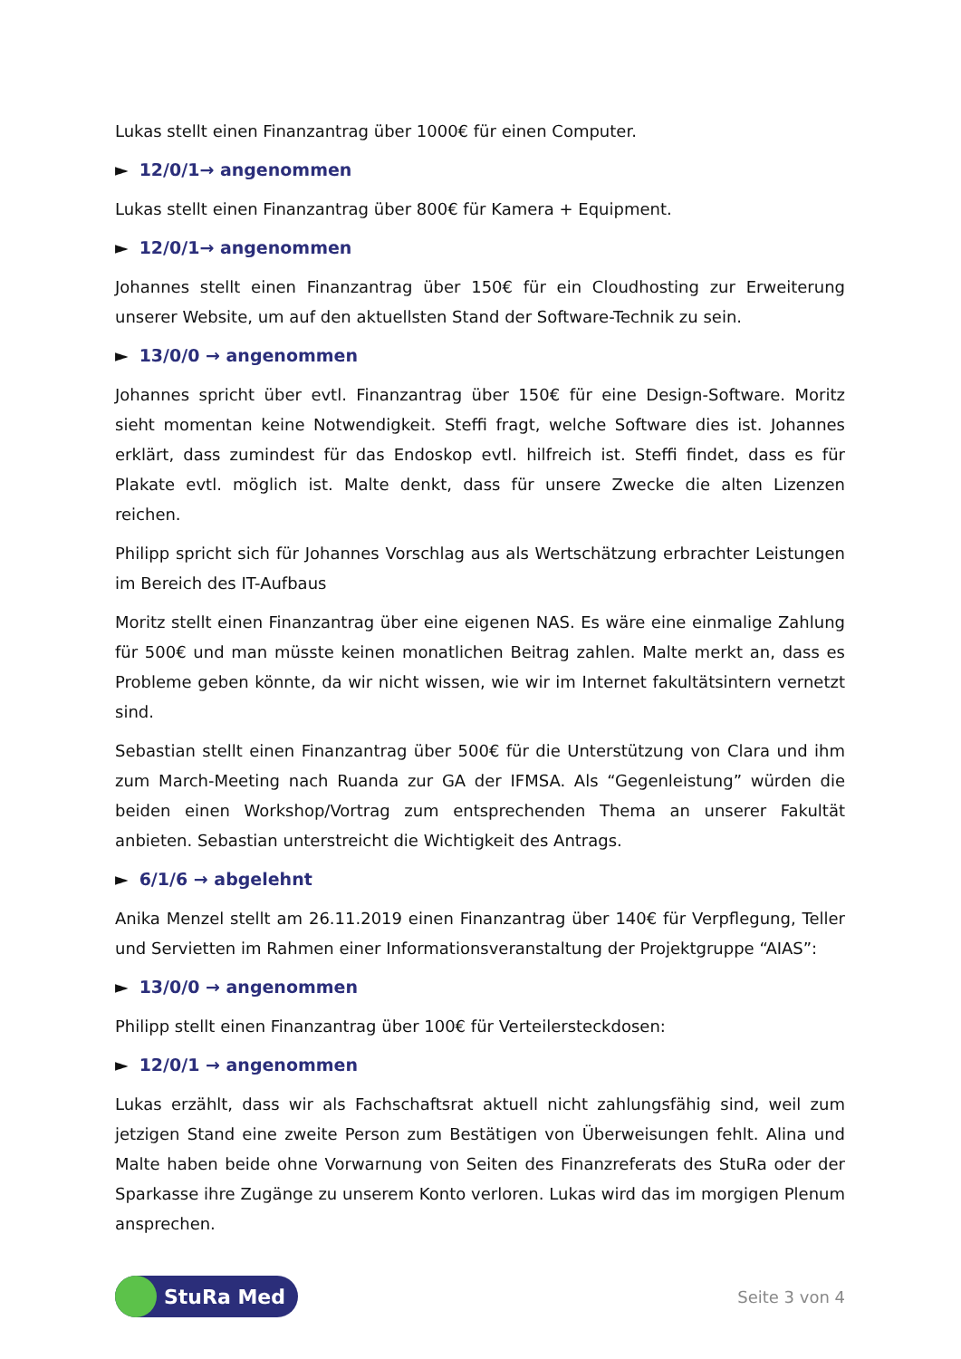Lukas stellt einen Finanzantrag über 1000€ für einen Computer.
► 12/0/1→ angenommen
Lukas stellt einen Finanzantrag über 800€ für Kamera + Equipment.
► 12/0/1→ angenommen
Johannes stellt einen Finanzantrag über 150€ für ein Cloudhosting zur Erweiterung unserer Website, um auf den aktuellsten Stand der Software-Technik zu sein.
► 13/0/0 → angenommen
Johannes spricht über evtl. Finanzantrag über 150€ für eine Design-Software. Moritz sieht momentan keine Notwendigkeit. Steffi fragt, welche Software dies ist. Johannes erklärt, dass zumindest für das Endoskop evtl. hilfreich ist. Steffi findet, dass es für Plakate evtl. möglich ist. Malte denkt, dass für unsere Zwecke die alten Lizenzen reichen.
Philipp spricht sich für Johannes Vorschlag aus als Wertschätzung erbrachter Leistungen im Bereich des IT-Aufbaus
Moritz stellt einen Finanzantrag über eine eigenen NAS. Es wäre eine einmalige Zahlung für 500€ und man müsste keinen monatlichen Beitrag zahlen. Malte merkt an, dass es Probleme geben könnte, da wir nicht wissen, wie wir im Internet fakultätsintern vernetzt sind.
Sebastian stellt einen Finanzantrag über 500€ für die Unterstützung von Clara und ihm zum March-Meeting nach Ruanda zur GA der IFMSA. Als “Gegenleistung” würden die beiden einen Workshop/Vortrag zum entsprechenden Thema an unserer Fakultät anbieten. Sebastian unterstreicht die Wichtigkeit des Antrags.
► 6/1/6 → abgelehnt
Anika Menzel stellt am 26.11.2019 einen Finanzantrag über 140€ für Verpflegung, Teller und Servietten im Rahmen einer Informationsveranstaltung der Projektgruppe “AIAS”:
► 13/0/0 → angenommen
Philipp stellt einen Finanzantrag über 100€ für Verteilersteckdosen:
► 12/0/1 → angenommen
Lukas erzählt, dass wir als Fachschaftsrat aktuell nicht zahlungsfähig sind, weil zum jetzigen Stand eine zweite Person zum Bestätigen von Überweisungen fehlt. Alina und Malte haben beide ohne Vorwarnung von Seiten des Finanzreferats des StuRa oder der Sparkasse ihre Zugänge zu unserem Konto verloren. Lukas wird das im morgigen Plenum ansprechen.
StuRa Med
Seite 3 von 4